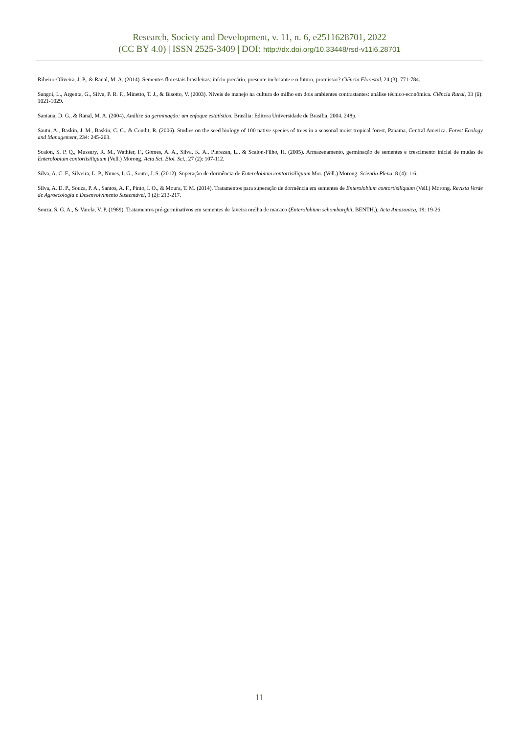Research, Society and Development, v. 11, n. 6, e2511628701, 2022
(CC BY 4.0) | ISSN 2525-3409 | DOI: http://dx.doi.org/10.33448/rsd-v11i6.28701
Ribeiro-Oliveira, J. P., & Ranal, M. A. (2014). Sementes florestais brasileiras: início precário, presente inebriante e o futuro, promissor? Ciência Florestal, 24 (3): 771-784.
Sangoi, L., Argenta, G., Silva, P. R. F., Minetto, T. J., & Bisotto, V. (2003). Níveis de manejo na cultura do milho em dois ambientes contrastantes: análise técnico-econômica. Ciência Rural, 33 (6): 1021-1029.
Santana, D. G., & Ranal, M. A. (2004). Análise da germinação: um enfoque estatístico. Brasília: Editora Universidade de Brasília, 2004. 248p.
Sautu, A., Baskin, J. M., Baskin, C. C., & Condit, R. (2006). Studies on the seed biology of 100 native species of trees in a seasonal moist tropical forest, Panama, Central America. Forest Ecology and Management, 234: 245-263.
Scalon, S. P. Q., Mussury, R. M., Wathier, F., Gomes, A. A., Silva, K. A., Pierezan, L., & Scalon-Filho, H. (2005). Armazenamento, germinação de sementes e crescimento inicial de mudas de Enterolobium contortisiliquum (Vell.) Morong. Acta Sci. Biol. Sci., 27 (2): 107-112.
Silva, A. C. F., Silveira, L. P., Nunes, I. G., Souto, J. S. (2012). Superação de dormência de Enterolobium contortisiliquum Mor. (Vell.) Morong. Scientia Plena, 8 (4): 1-6.
Silva, A. D. P., Souza, P. A., Santos, A. F., Pinto, I. O., & Moura, T. M. (2014). Tratamentos para superação de dormência em sementes de Enterolobium contortisiliquum (Vell.) Morong. Revista Verde de Agroecologia e Desenvolvimento Sustentável, 9 (2): 213-217.
Souza, S. G. A., & Varela, V. P. (1989). Tratamentos pré-germinativos em sementes de faveira orelha de macaco (Enterolobium schomburgkii, BENTH.). Acta Amazonica, 19: 19-26.
11